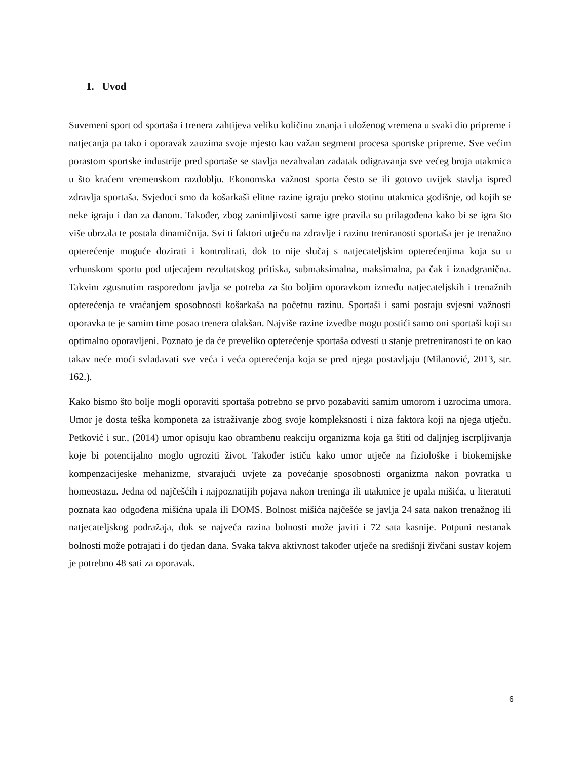1. Uvod
Suvemeni sport od sportaša i trenera zahtijeva veliku količinu znanja i uloženog vremena u svaki dio pripreme i natjecanja pa tako i oporavak zauzima svoje mjesto kao važan segment procesa sportske pripreme. Sve većim porastom sportske industrije pred sportaše se stavlja nezahvalan zadatak odigravanja sve većeg broja utakmica u što kraćem vremenskom razdoblju. Ekonomska važnost sporta često se ili gotovo uvijek stavlja ispred zdravlja sportaša. Svjedoci smo da košarkaši elitne razine igraju preko stotinu utakmica godišnje, od kojih se neke igraju i dan za danom. Također, zbog zanimljivosti same igre pravila su prilagođena kako bi se igra što više ubrzala te postala dinamičnija. Svi ti faktori utječu na zdravlje i razinu treniranosti sportaša jer je trenažno opterećenje moguće dozirati i kontrolirati, dok to nije slučaj s natjecateljskim opterećenjima koja su u vrhunskom sportu pod utjecajem rezultatskog pritiska, submaksimalna, maksimalna, pa čak i iznadgranična. Takvim zgusnutim rasporedom javlja se potreba za što boljim oporavkom između natjecateljskih i trenažnih opterećenja te vraćanjem sposobnosti košarkaša na početnu razinu. Sportaši i sami postaju svjesni važnosti oporavka te je samim time posao trenera olakšan. Najviše razine izvedbe mogu postići samo oni sportaši koji su optimalno oporavljeni. Poznato je da će preveliko opterećenje sportaša odvesti u stanje pretreniranosti te on kao takav neće moći svladavati sve veća i veća opterećenja koja se pred njega postavljaju (Milanović, 2013, str. 162.).
Kako bismo što bolje mogli oporaviti sportaša potrebno se prvo pozabaviti samim umorom i uzrocima umora. Umor je dosta teška komponeta za istraživanje zbog svoje kompleksnosti i niza faktora koji na njega utječu. Petković i sur., (2014) umor opisuju kao obrambenu reakciju organizma koja ga štiti od daljnjeg iscrpljivanja koje bi potencijalno moglo ugroziti život. Također ističu kako umor utječe na fiziološke i biokemijske kompenzacijeske mehanizme, stvarajući uvjete za povećanje sposobnosti organizma nakon povratka u homeostazu. Jedna od najčešćih i najpoznatijih pojava nakon treninga ili utakmice je upala mišića, u literatuti poznata kao odgođena mišićna upala ili DOMS. Bolnost mišića najčešće se javlja 24 sata nakon trenažnog ili natjecateljskog podražaja, dok se najveća razina bolnosti može javiti i 72 sata kasnije. Potpuni nestanak bolnosti može potrajati i do tjedan dana. Svaka takva aktivnost također utječe na središnji živčani sustav kojem je potrebno 48 sati za oporavak.
6